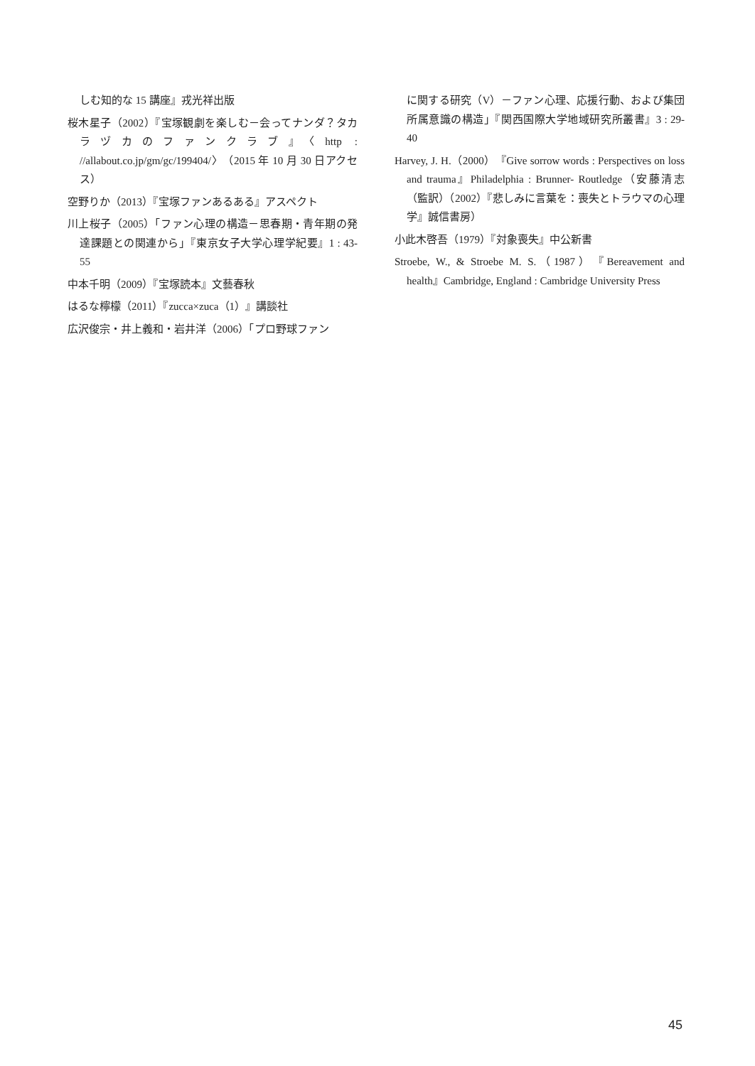しむ知的な 15 講座』戎光祥出版
桜木星子（2002）『宝塚観劇を楽しむ－会ってナンダ？タカラヅカのファンクラブ』〈http : //allabout.co.jp/gm/gc/199404/〉（2015 年 10 月 30 日アクセス）
空野りか（2013）『宝塚ファンあるある』アスペクト
川上桜子（2005）「ファン心理の構造－思春期・青年期の発達課題との関連から」『東京女子大学心理学紀要』1 : 43-55
中本千明（2009）『宝塚読本』文藝春秋
はるな檸檬（2011）『zucca×zuca（1）』講談社
広沢俊宗・井上義和・岩井洋（2006）「プロ野球ファン
に関する研究（V）－ファン心理、応援行動、および集団所属意識の構造」『関西国際大学地域研究所叢書』3 : 29-40
Harvey, J. H.（2000）『Give sorrow words : Perspectives on loss and trauma』Philadelphia : Brunner- Routledge（安藤清志（監訳）（2002）『悲しみに言葉を：喪失とトラウマの心理学』誠信書房）
小此木啓吾（1979）『対象喪失』中公新書
Stroebe, W., & Stroebe M. S.（1987）『Bereavement and health』Cambridge, England : Cambridge University Press
45